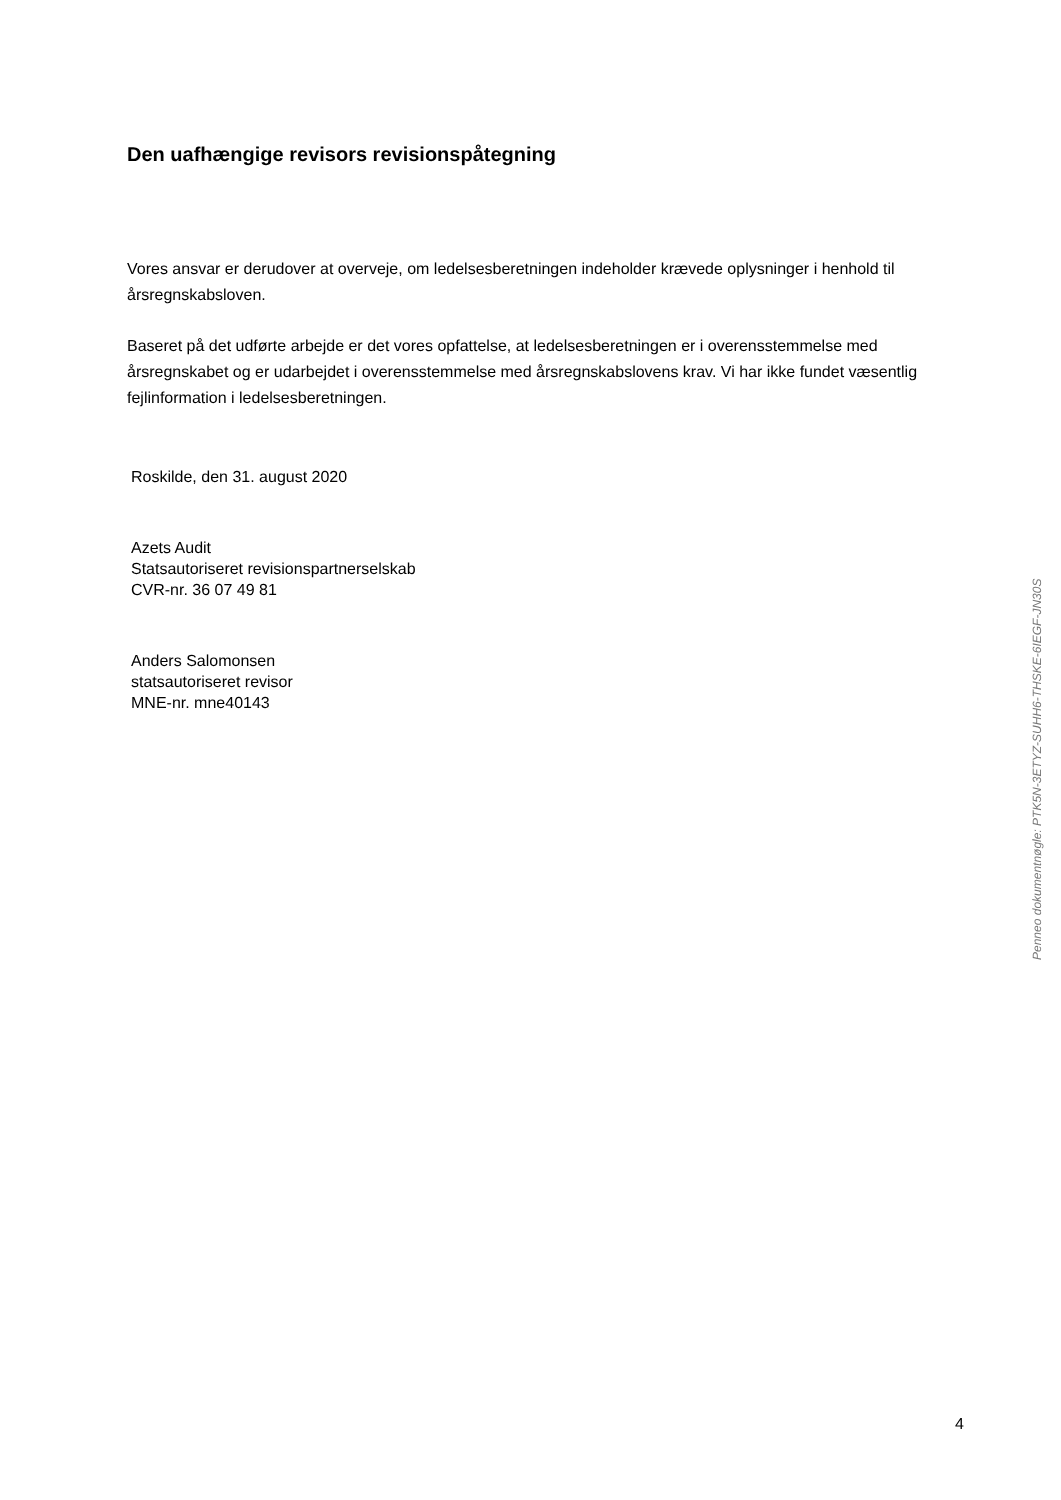Den uafhængige revisors revisionspåtegning
Vores ansvar er derudover at overveje, om ledelsesberetningen indeholder krævede oplysninger i henhold til årsregnskabsloven.
Baseret på det udførte arbejde er det vores opfattelse, at ledelsesberetningen er i overensstemmelse med årsregnskabet og er udarbejdet i overensstemmelse med årsregnskabslovens krav. Vi har ikke fundet væsentlig fejlinformation i ledelsesberetningen.
Roskilde, den 31. august 2020
Azets Audit
Statsautoriseret revisionspartnerselskab
CVR-nr. 36 07 49 81
Anders Salomonsen
statsautoriseret revisor
MNE-nr. mne40143
Penneo dokumentnøgle: PTK5N-3ETYZ-SUHH6-THSKE-6IEGF-JN30S
4